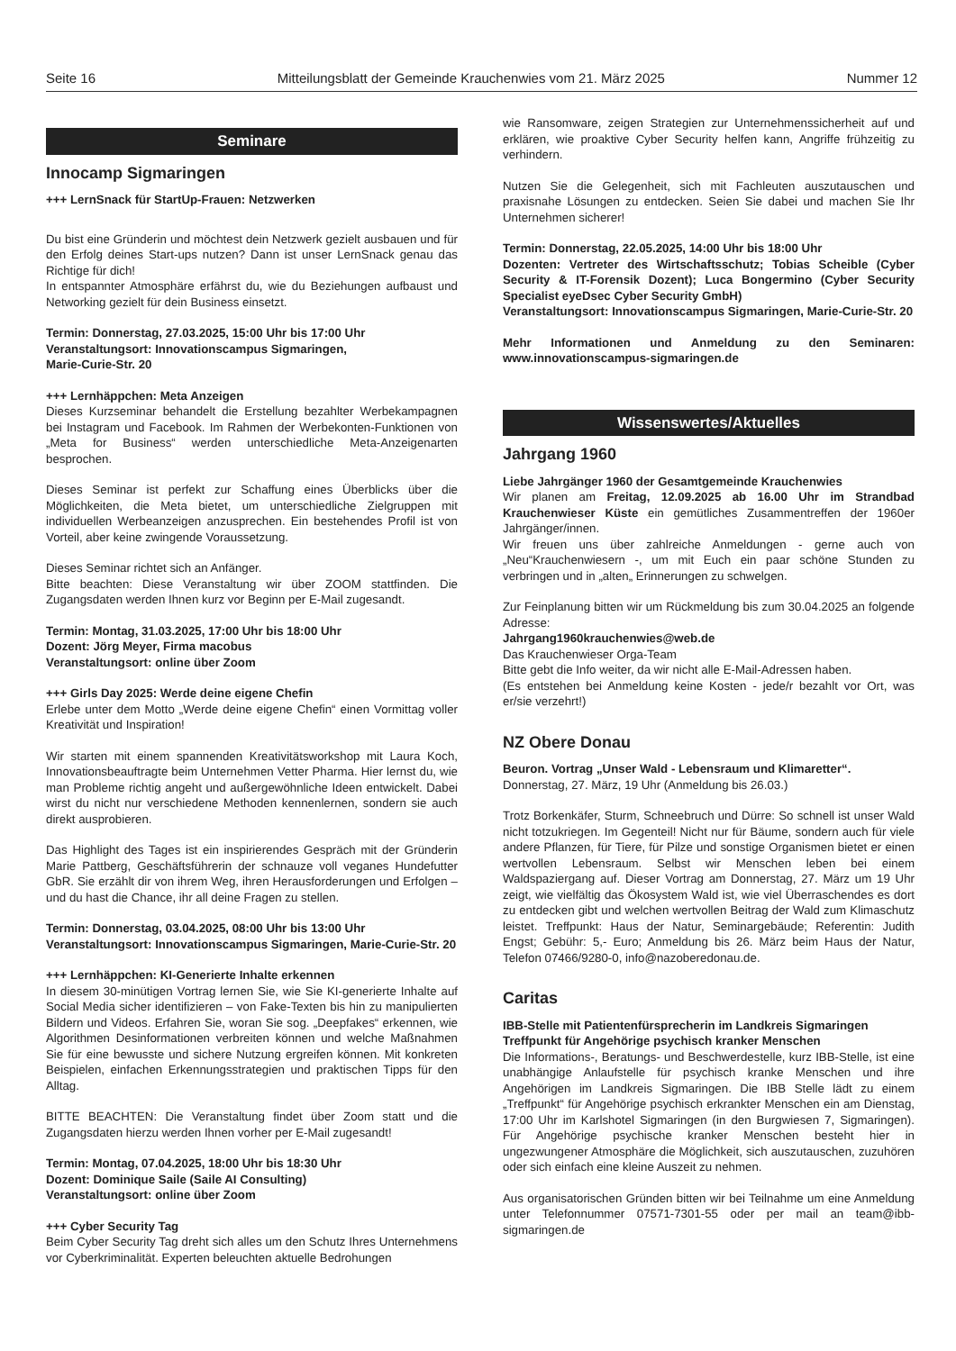Seite 16 Mitteilungsblatt der Gemeinde Krauchenwies vom 21. März 2025 Nummer 12
Seminare
Innocamp Sigmaringen
+++ LernSnack für StartUp-Frauen: Netzwerken
Du bist eine Gründerin und möchtest dein Netzwerk gezielt ausbauen und für den Erfolg deines Start-ups nutzen? Dann ist unser LernSnack genau das Richtige für dich!
In entspannter Atmosphäre erfährst du, wie du Beziehungen aufbaust und Networking gezielt für dein Business einsetzt.
Termin: Donnerstag, 27.03.2025, 15:00 Uhr bis 17:00 Uhr
Veranstaltungsort: Innovationscampus Sigmaringen,
Marie-Curie-Str. 20
+++ Lernhäppchen: Meta Anzeigen
Dieses Kurzseminar behandelt die Erstellung bezahlter Werbekampagnen bei Instagram und Facebook. Im Rahmen der Werbekonten-Funktionen von „Meta for Business“ werden unterschiedliche Meta-Anzeigenarten besprochen.
Dieses Seminar ist perfekt zur Schaffung eines Überblicks über die Möglichkeiten, die Meta bietet, um unterschiedliche Zielgruppen mit individuellen Werbeanzeigen anzusprechen. Ein bestehendes Profil ist von Vorteil, aber keine zwingende Voraussetzung.
Dieses Seminar richtet sich an Anfänger.
Bitte beachten: Diese Veranstaltung wir über ZOOM stattfinden. Die Zugangsdaten werden Ihnen kurz vor Beginn per E-Mail zugesandt.
Termin: Montag, 31.03.2025, 17:00 Uhr bis 18:00 Uhr
Dozent: Jörg Meyer, Firma macobus
Veranstaltungsort: online über Zoom
+++ Girls Day 2025: Werde deine eigene Chefin
Erlebe unter dem Motto „Werde deine eigene Chefin“ einen Vormittag voller Kreativität und Inspiration!
Wir starten mit einem spannenden Kreativitätsworkshop mit Laura Koch, Innovationsbeauftragte beim Unternehmen Vetter Pharma. Hier lernst du, wie man Probleme richtig angeht und außergewöhnliche Ideen entwickelt. Dabei wirst du nicht nur verschiedene Methoden kennenlernen, sondern sie auch direkt ausprobieren.
Das Highlight des Tages ist ein inspirierendes Gespräch mit der Gründerin Marie Pattberg, Geschäftsführerin der schnauze voll veganes Hundefutter GbR. Sie erzählt dir von ihrem Weg, ihren Herausforderungen und Erfolgen – und du hast die Chance, ihr all deine Fragen zu stellen.
Termin: Donnerstag, 03.04.2025, 08:00 Uhr bis 13:00 Uhr
Veranstaltungsort: Innovationscampus Sigmaringen, Marie-Curie-Str. 20
+++ Lernhäppchen: KI-Generierte Inhalte erkennen
In diesem 30-minütigen Vortrag lernen Sie, wie Sie KI-generierte Inhalte auf Social Media sicher identifizieren – von Fake-Texten bis hin zu manipulierten Bildern und Videos. Erfahren Sie, woran Sie sog. „Deepfakes“ erkennen, wie Algorithmen Desinformationen verbreiten können und welche Maßnahmen Sie für eine bewusste und sichere Nutzung ergreifen können. Mit konkreten Beispielen, einfachen Erkennungsstrategien und praktischen Tipps für den Alltag.
BITTE BEACHTEN: Die Veranstaltung findet über Zoom statt und die Zugangsdaten hierzu werden Ihnen vorher per E-Mail zugesandt!
Termin: Montag, 07.04.2025, 18:00 Uhr bis 18:30 Uhr
Dozent: Dominique Saile (Saile AI Consulting)
Veranstaltungsort: online über Zoom
+++ Cyber Security Tag
Beim Cyber Security Tag dreht sich alles um den Schutz Ihres Unternehmens vor Cyberkriminalität. Experten beleuchten aktuelle Bedrohungen
wie Ransomware, zeigen Strategien zur Unternehmenssicherheit auf und erklären, wie proaktive Cyber Security helfen kann, Angriffe frühzeitig zu verhindern.
Nutzen Sie die Gelegenheit, sich mit Fachleuten auszutauschen und praxisnahe Lösungen zu entdecken. Seien Sie dabei und machen Sie Ihr Unternehmen sicherer!
Termin: Donnerstag, 22.05.2025, 14:00 Uhr bis 18:00 Uhr
Dozenten: Vertreter des Wirtschaftsschutz; Tobias Scheible (Cyber Security & IT-Forensik Dozent); Luca Bongermino (Cyber Security Specialist eyeDsec Cyber Security GmbH)
Veranstaltungsort: Innovationscampus Sigmaringen, Marie-Curie-Str. 20
Mehr Informationen und Anmeldung zu den Seminaren: www.innovationscampus-sigmaringen.de
Wissenswertes/Aktuelles
Jahrgang 1960
Liebe Jahrgänger 1960 der Gesamtgemeinde Krauchenwies
Wir planen am Freitag, 12.09.2025 ab 16.00 Uhr im Strandbad Krauchenwieser Küste ein gemütliches Zusammentreffen der 1960er Jahrgänger/innen.
Wir freuen uns über zahlreiche Anmeldungen - gerne auch von „Neu“Krauchenwiesern -, um mit Euch ein paar schöne Stunden zu verbringen und in „alten„ Erinnerungen zu schwelgen.
Zur Feinplanung bitten wir um Rückmeldung bis zum 30.04.2025 an folgende Adresse:
Jahrgang1960krauchenwies@web.de
Das Krauchenwieser Orga-Team
Bitte gebt die Info weiter, da wir nicht alle E-Mail-Adressen haben.
(Es entstehen bei Anmeldung keine Kosten - jede/r bezahlt vor Ort, was er/sie verzehrt!)
NZ Obere Donau
Beuron. Vortrag „Unser Wald - Lebensraum und Klimaretter“.
Donnerstag, 27. März, 19 Uhr (Anmeldung bis 26.03.)
Trotz Borkenkäfer, Sturm, Schneebruch und Dürre: So schnell ist unser Wald nicht totzukriegen. Im Gegenteil! Nicht nur für Bäume, sondern auch für viele andere Pflanzen, für Tiere, für Pilze und sonstige Organismen bietet er einen wertvollen Lebensraum. Selbst wir Menschen leben bei einem Waldspaziergang auf. Dieser Vortrag am Donnerstag, 27. März um 19 Uhr zeigt, wie vielfältig das Ökosystem Wald ist, wie viel Überraschendes es dort zu entdecken gibt und welchen wertvollen Beitrag der Wald zum Klimaschutz leistet. Treffpunkt: Haus der Natur, Seminargebäude; Referentin: Judith Engst; Gebühr: 5,- Euro; Anmeldung bis 26. März beim Haus der Natur, Telefon 07466/9280-0, info@nazoberedonau.de.
Caritas
IBB-Stelle mit Patientenfürsprecherin im Landkreis Sigmaringen
Treffpunkt für Angehörige psychisch kranker Menschen
Die Informations-, Beratungs- und Beschwerdestelle, kurz IBB-Stelle, ist eine unabhängige Anlaufstelle für psychisch kranke Menschen und ihre Angehörigen im Landkreis Sigmaringen. Die IBB Stelle lädt zu einem „Treffpunkt“ für Angehörige psychisch erkrankter Menschen ein am Dienstag, 17:00 Uhr im Karlshotel Sigmaringen (in den Burgwiesen 7, Sigmaringen). Für Angehörige psychische kranker Menschen besteht hier in ungezwungener Atmosphäre die Möglichkeit, sich auszutauschen, zuzuhören oder sich einfach eine kleine Auszeit zu nehmen.
Aus organisatorischen Gründen bitten wir bei Teilnahme um eine Anmeldung unter Telefonnummer 07571-7301-55 oder per mail an team@ibb-sigmaringen.de